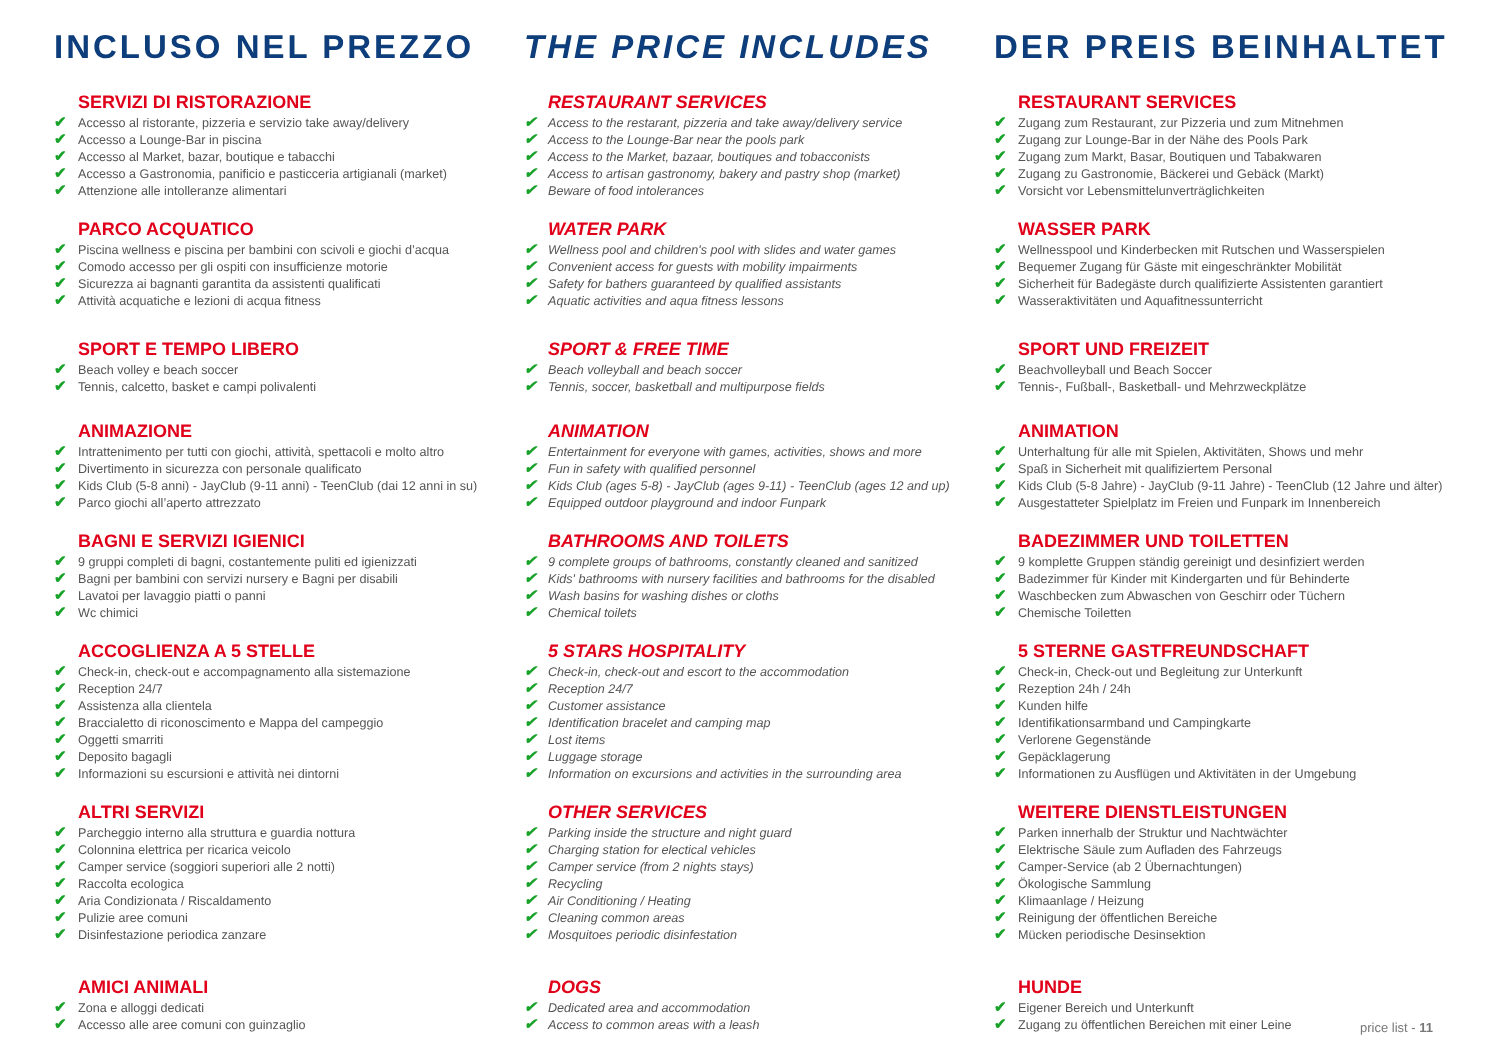INCLUSO NEL PREZZO
SERVIZI DI RISTORAZIONE
✔ Accesso al ristorante, pizzeria e servizio take away/delivery
✔ Accesso a Lounge-Bar in piscina
✔ Accesso al Market, bazar, boutique e tabacchi
✔ Accesso a Gastronomia, panificio e pasticceria artigianali (market)
✔ Attenzione alle intolleranze alimentari
PARCO ACQUATICO
✔ Piscina wellness e piscina per bambini con scivoli e giochi d’acqua
✔ Comodo accesso per gli ospiti con insufficienze motorie
✔ Sicurezza ai bagnanti garantita da assistenti qualificati
✔ Attività acquatiche e lezioni di acqua fitness
SPORT E TEMPO LIBERO
✔ Beach volley e beach soccer
✔ Tennis, calcetto, basket e campi polivalenti
ANIMAZIONE
✔ Intrattenimento per tutti con giochi, attività, spettacoli e molto altro
✔ Divertimento in sicurezza con personale qualificato
✔ Kids Club (5-8 anni) - JayClub (9-11 anni) - TeenClub (dai 12 anni in su)
✔ Parco giochi all’aperto attrezzato
BAGNI E SERVIZI IGIENICI
✔ 9 gruppi completi di bagni, costantemente puliti ed igienizzati
✔ Bagni per bambini con servizi nursery e Bagni per disabili
✔ Lavatoi per lavaggio piatti o panni
✔ Wc chimici
ACCOGLIENZA A 5 STELLE
✔ Check-in, check-out e accompagnamento alla sistemazione
✔ Reception 24/7
✔ Assistenza alla clientela
✔ Braccialetto di riconoscimento e Mappa del campeggio
✔ Oggetti smarriti
✔ Deposito bagagli
✔ Informazioni su escursioni e attività nei dintorni
ALTRI SERVIZI
✔ Parcheggio interno alla struttura e guardia nottura
✔ Colonnina elettrica per ricarica veicolo
✔ Camper service (soggiori superiori alle 2 notti)
✔ Raccolta ecologica
✔ Aria Condizionata / Riscaldamento
✔ Pulizie aree comuni
✔ Disinfestazione periodica zanzare
AMICI ANIMALI
✔ Zona e alloggi dedicati
✔ Accesso alle aree comuni con guinzaglio
THE PRICE INCLUDES
RESTAURANT SERVICES
✔ Access to the restarant, pizzeria and take away/delivery service
✔ Access to the Lounge-Bar near the pools park
✔ Access to the Market, bazaar, boutiques and tobacconists
✔ Access to artisan gastronomy, bakery and pastry shop (market)
✔ Beware of food intolerances
WATER PARK
✔ Wellness pool and children's pool with slides and water games
✔ Convenient access for guests with mobility impairments
✔ Safety for bathers guaranteed by qualified assistants
✔ Aquatic activities and aqua fitness lessons
SPORT & FREE TIME
✔ Beach volleyball and beach soccer
✔ Tennis, soccer, basketball and multipurpose fields
ANIMATION
✔ Entertainment for everyone with games, activities, shows and more
✔ Fun in safety with qualified personnel
✔ Kids Club (ages 5-8) - JayClub (ages 9-11) - TeenClub (ages 12 and up)
✔ Equipped outdoor playground and indoor Funpark
BATHROOMS AND TOILETS
✔ 9 complete groups of bathrooms, constantly cleaned and sanitized
✔ Kids' bathrooms with nursery facilities and bathrooms for the disabled
✔ Wash basins for washing dishes or cloths
✔ Chemical toilets
5 STARS HOSPITALITY
✔ Check-in, check-out and escort to the accommodation
✔ Reception 24/7
✔ Customer assistance
✔ Identification bracelet and camping map
✔ Lost items
✔ Luggage storage
✔ Information on excursions and activities in the surrounding area
OTHER SERVICES
✔ Parking inside the structure and night guard
✔ Charging station for electical vehicles
✔ Camper service (from 2 nights stays)
✔ Recycling
✔ Air Conditioning / Heating
✔ Cleaning common areas
✔ Mosquitoes periodic disinfestation
DOGS
✔ Dedicated area and accommodation
✔ Access to common areas with a leash
DER PREIS BEINHALTET
RESTAURANT SERVICES
✔ Zugang zum Restaurant, zur Pizzeria und zum Mitnehmen
✔ Zugang zur Lounge-Bar in der Nähe des Pools Park
✔ Zugang zum Markt, Basar, Boutiquen und Tabakwaren
✔ Zugang zu Gastronomie, Bäckerei und Gebäck (Markt)
✔ Vorsicht vor Lebensmittelunverträglichkeiten
WASSER PARK
✔ Wellnesspool und Kinderbecken mit Rutschen und Wasserspielen
✔ Bequemer Zugang für Gäste mit eingeschränkter Mobilität
✔ Sicherheit für Badegäste durch qualifizierte Assistenten garantiert
✔ Wasseraktivitäten und Aquafitnessunterricht
SPORT UND FREIZEIT
✔ Beachvolleyball und Beach Soccer
✔ Tennis-, Fußball-, Basketball- und Mehrzweckplätze
ANIMATION
✔ Unterhaltung für alle mit Spielen, Aktivitäten, Shows und mehr
✔ Spaß in Sicherheit mit qualifiziertem Personal
✔ Kids Club (5-8 Jahre) - JayClub (9-11 Jahre) - TeenClub (12 Jahre und älter)
✔ Ausgestatteter Spielplatz im Freien und Funpark im Innenbereich
BADEZIMMER UND TOILETTEN
✔ 9 komplette Gruppen ständig gereinigt und desinfiziert werden
✔ Badezimmer für Kinder mit Kindergarten und für Behinderte
✔ Waschbecken zum Abwaschen von Geschirr oder Tüchern
✔ Chemische Toiletten
5 STERNE GASTFREUNDSCHAFT
✔ Check-in, Check-out und Begleitung zur Unterkunft
✔ Rezeption 24h / 24h
✔ Kunden hilfe
✔ Identifikationsarmband und Campingkarte
✔ Verlorene Gegenstände
✔ Gepäcklagerung
✔ Informationen zu Ausflügen und Aktivitäten in der Umgebung
WEITERE DIENSTLEISTUNGEN
✔ Parken innerhalb der Struktur und Nachtwächter
✔ Elektrische Säule zum Aufladen des Fahrzeugs
✔ Camper-Service (ab 2 Übernachtungen)
✔ Ökologische Sammlung
✔ Klimaanlage / Heizung
✔ Reinigung der öffentlichen Bereiche
✔ Mücken periodische Desinsektion
HUNDE
✔ Eigener Bereich und Unterkunft
✔ Zugang zu öffentlichen Bereichen mit einer Leine
price list - 11